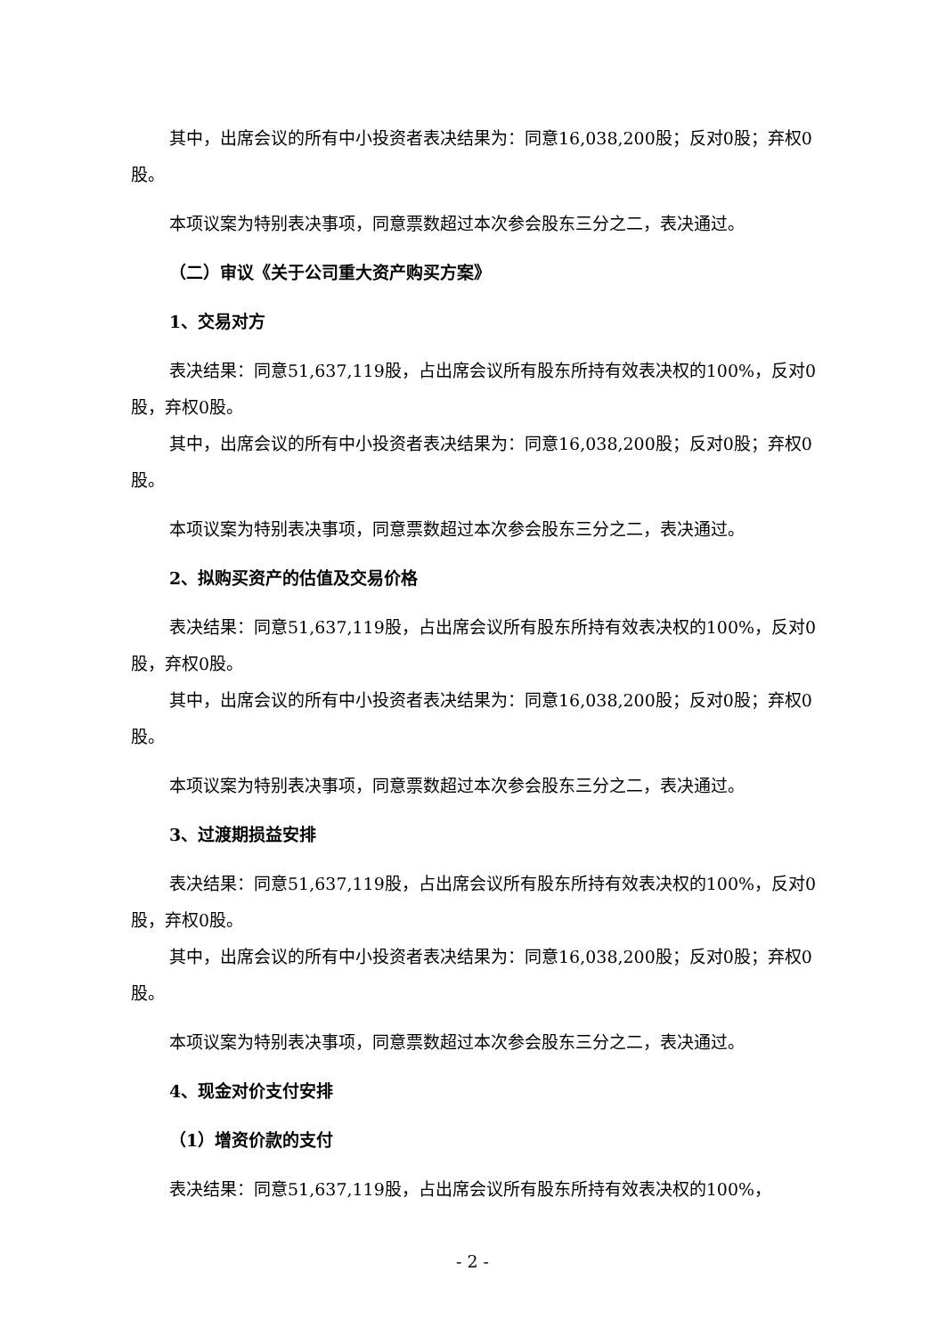其中，出席会议的所有中小投资者表决结果为：同意16,038,200股；反对0股；弃权0股。
本项议案为特别表决事项，同意票数超过本次参会股东三分之二，表决通过。
（二）审议《关于公司重大资产购买方案》
1、交易对方
表决结果：同意51,637,119股，占出席会议所有股东所持有效表决权的100%，反对0股，弃权0股。
其中，出席会议的所有中小投资者表决结果为：同意16,038,200股；反对0股；弃权0股。
本项议案为特别表决事项，同意票数超过本次参会股东三分之二，表决通过。
2、拟购买资产的估值及交易价格
表决结果：同意51,637,119股，占出席会议所有股东所持有效表决权的100%，反对0股，弃权0股。
其中，出席会议的所有中小投资者表决结果为：同意16,038,200股；反对0股；弃权0股。
本项议案为特别表决事项，同意票数超过本次参会股东三分之二，表决通过。
3、过渡期损益安排
表决结果：同意51,637,119股，占出席会议所有股东所持有效表决权的100%，反对0股，弃权0股。
其中，出席会议的所有中小投资者表决结果为：同意16,038,200股；反对0股；弃权0股。
本项议案为特别表决事项，同意票数超过本次参会股东三分之二，表决通过。
4、现金对价支付安排
（1）增资价款的支付
表决结果：同意51,637,119股，占出席会议所有股东所持有效表决权的100%，
- 2 -